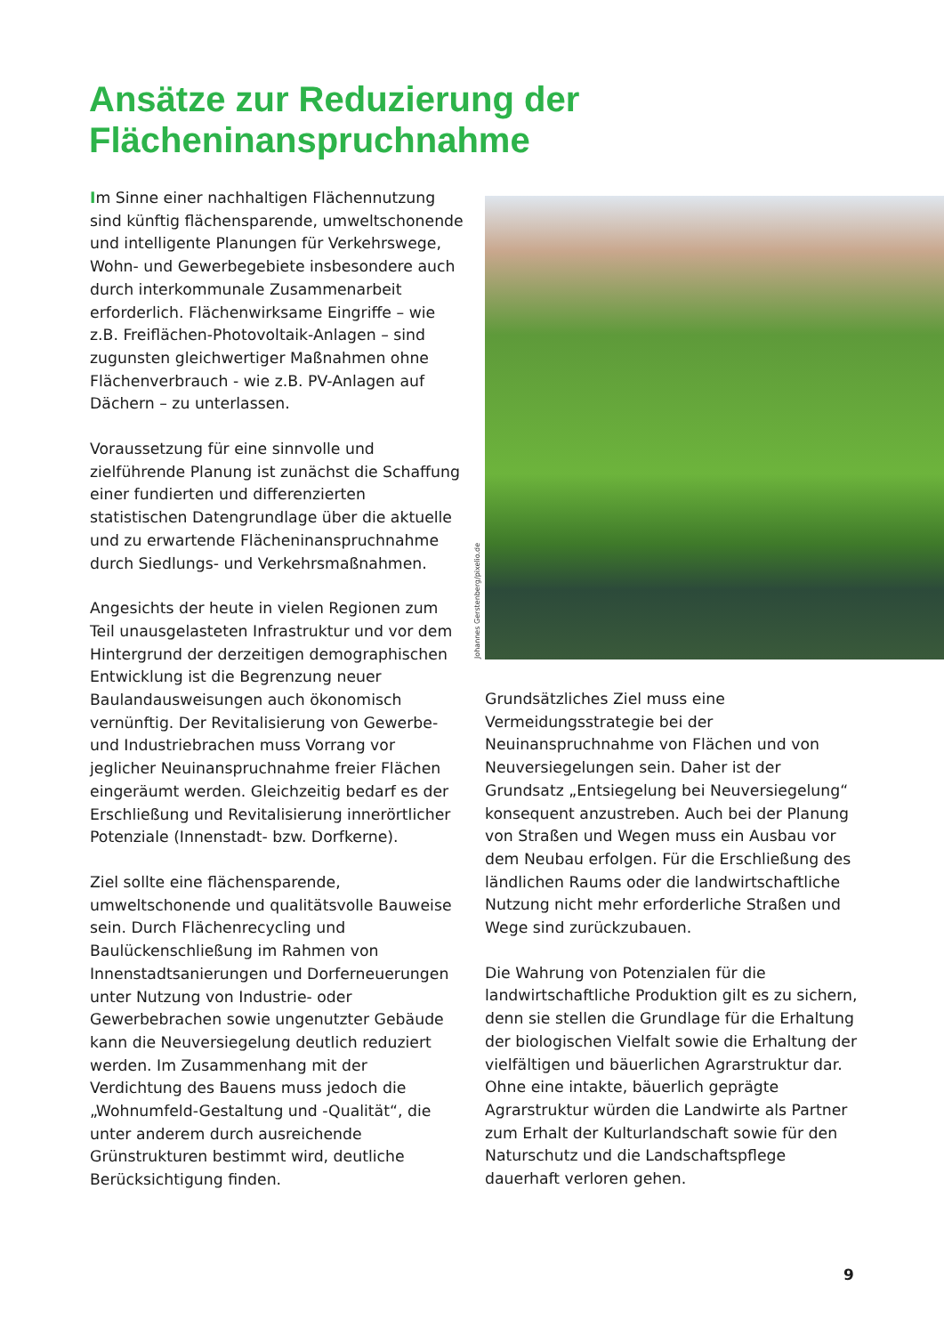Ansätze zur Reduzierung der
Flächeninanspruchnahme
Im Sinne einer nachhaltigen Flächennutzung sind künftig flächensparende, umweltschonende und intelligente Planungen für Verkehrswege, Wohn- und Gewerbegebiete insbesondere auch durch interkommunale Zusammenarbeit erforderlich. Flächenwirksame Eingriffe – wie z.B. Freiflächen-Photovoltaik-Anlagen – sind zugunsten gleichwertiger Maßnahmen ohne Flächenverbrauch - wie z.B. PV-Anlagen auf Dächern – zu unterlassen.
Voraussetzung für eine sinnvolle und zielführende Planung ist zunächst die Schaffung einer fundierten und differenzierten statistischen Datengrundlage über die aktuelle und zu erwartende Flächeninanspruchnahme durch Siedlungs- und Verkehrsmaßnahmen.
Angesichts der heute in vielen Regionen zum Teil unausgelasteten Infrastruktur und vor dem Hintergrund der derzeitigen demographischen Entwicklung ist die Begrenzung neuer Baulandausweisungen auch ökonomisch vernünftig. Der Revitalisierung von Gewerbe- und Industriebrachen muss Vorrang vor jeglicher Neuinanspruchnahme freier Flächen eingeräumt werden. Gleichzeitig bedarf es der Erschließung und Revitalisierung innerörtlicher Potenziale (Innenstadt- bzw. Dorfkerne).
Ziel sollte eine flächensparende, umweltschonende und qualitätsvolle Bauweise sein. Durch Flächenrecycling und Baulückenschließung im Rahmen von Innenstadtsanierungen und Dorferneuerungen unter Nutzung von Industrie- oder Gewerbebrachen sowie ungenutzter Gebäude kann die Neuversiegelung deutlich reduziert werden. Im Zusammenhang mit der Verdichtung des Bauens muss jedoch die „Wohnumfeld-Gestaltung und -Qualität“, die unter anderem durch ausreichende Grünstrukturen bestimmt wird, deutliche Berücksichtigung finden.
Johannes Gerstenberg/pixelio.de
Grundsätzliches Ziel muss eine Vermeidungsstrategie bei der Neuinanspruchnahme von Flächen und von Neuversiegelungen sein. Daher ist der Grundsatz „Entsiegelung bei Neuversiegelung“ konsequent anzustreben. Auch bei der Planung von Straßen und Wegen muss ein Ausbau vor dem Neubau erfolgen. Für die Erschließung des ländlichen Raums oder die landwirtschaftliche Nutzung nicht mehr erforderliche Straßen und Wege sind zurückzubauen.
Die Wahrung von Potenzialen für die landwirtschaftliche Produktion gilt es zu sichern, denn sie stellen die Grundlage für die Erhaltung der biologischen Vielfalt sowie die Erhaltung der vielfältigen und bäuerlichen Agrarstruktur dar. Ohne eine intakte, bäuerlich geprägte Agrarstruktur würden die Landwirte als Partner zum Erhalt der Kulturlandschaft sowie für den Naturschutz und die Landschaftspflege dauerhaft verloren gehen.
9